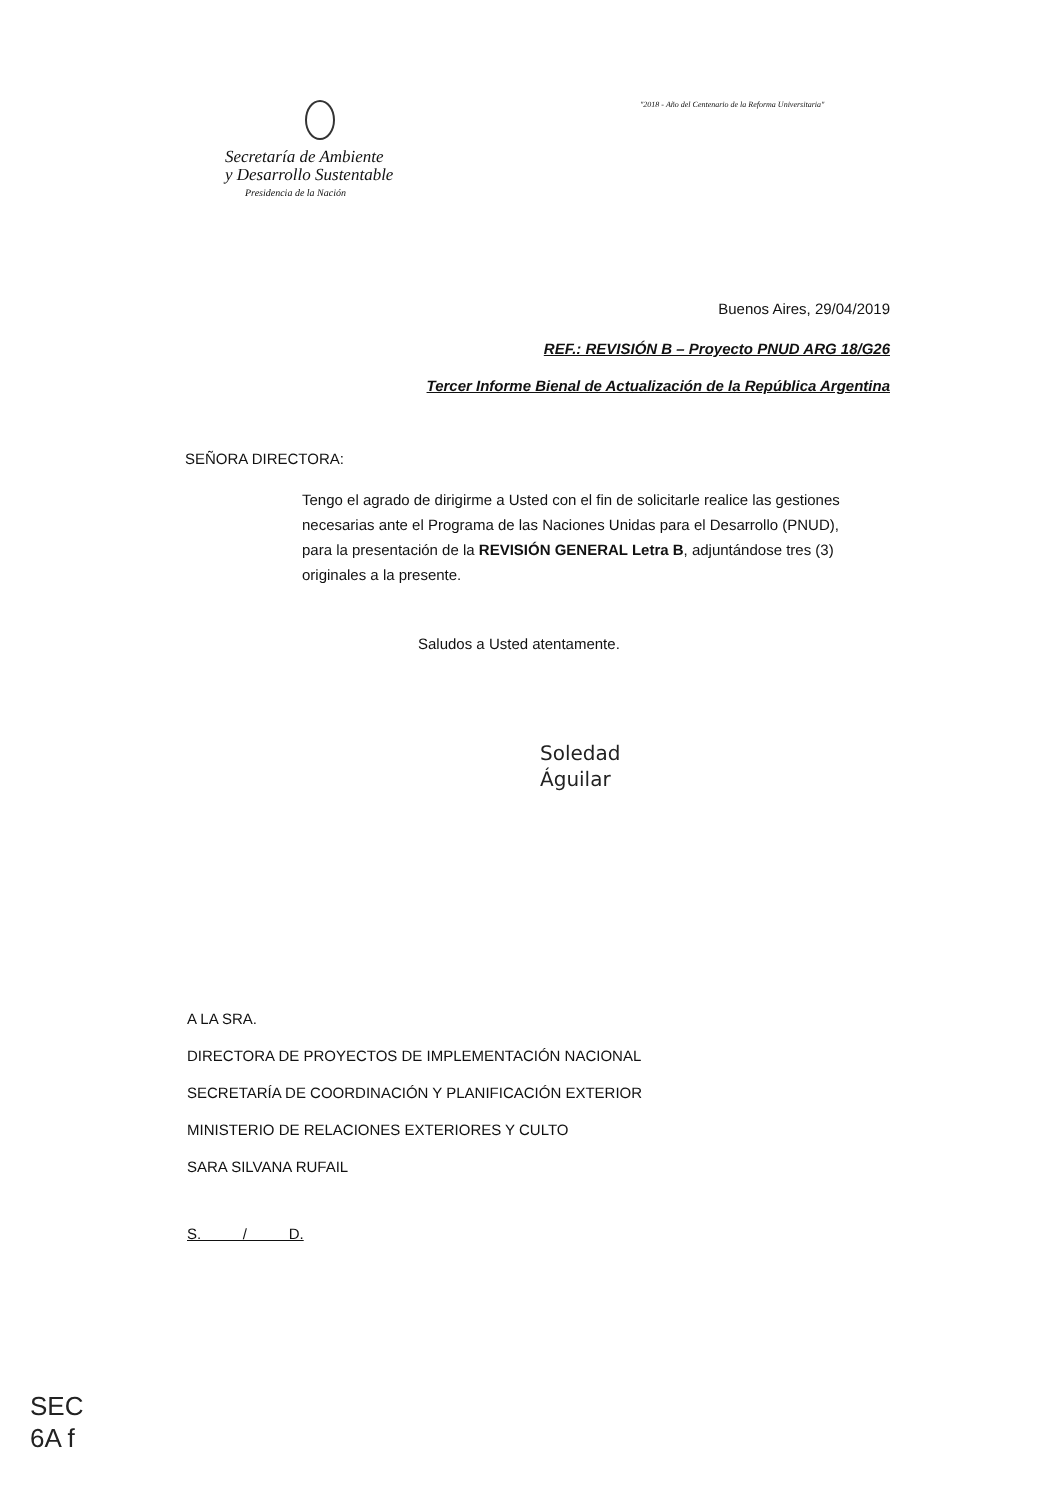"2018 - Año del Centenario de la Reforma Universitaria"
Secretaría de Ambiente
y Desarrollo Sustentable
Presidencia de la Nación
Buenos Aires, 29/04/2019
REF.: REVISIÓN B – Proyecto PNUD ARG 18/G26
Tercer Informe Bienal de Actualización de la República Argentina
SEÑORA DIRECTORA:
Tengo el agrado de dirigirme a Usted con el fin de solicitarle realice las gestiones necesarias ante el Programa de las Naciones Unidas para el Desarrollo (PNUD), para la presentación de la REVISIÓN GENERAL Letra B, adjuntándose tres (3) originales a la presente.
Saludos a Usted atentamente.
Soledad
Águilar
A LA SRA.
DIRECTORA DE PROYECTOS DE IMPLEMENTACIÓN NACIONAL
SECRETARÍA DE COORDINACIÓN Y PLANIFICACIÓN EXTERIOR
MINISTERIO DE RELACIONES EXTERIORES Y CULTO
SARA SILVANA RUFAIL
S. / D.
SEC
6A f